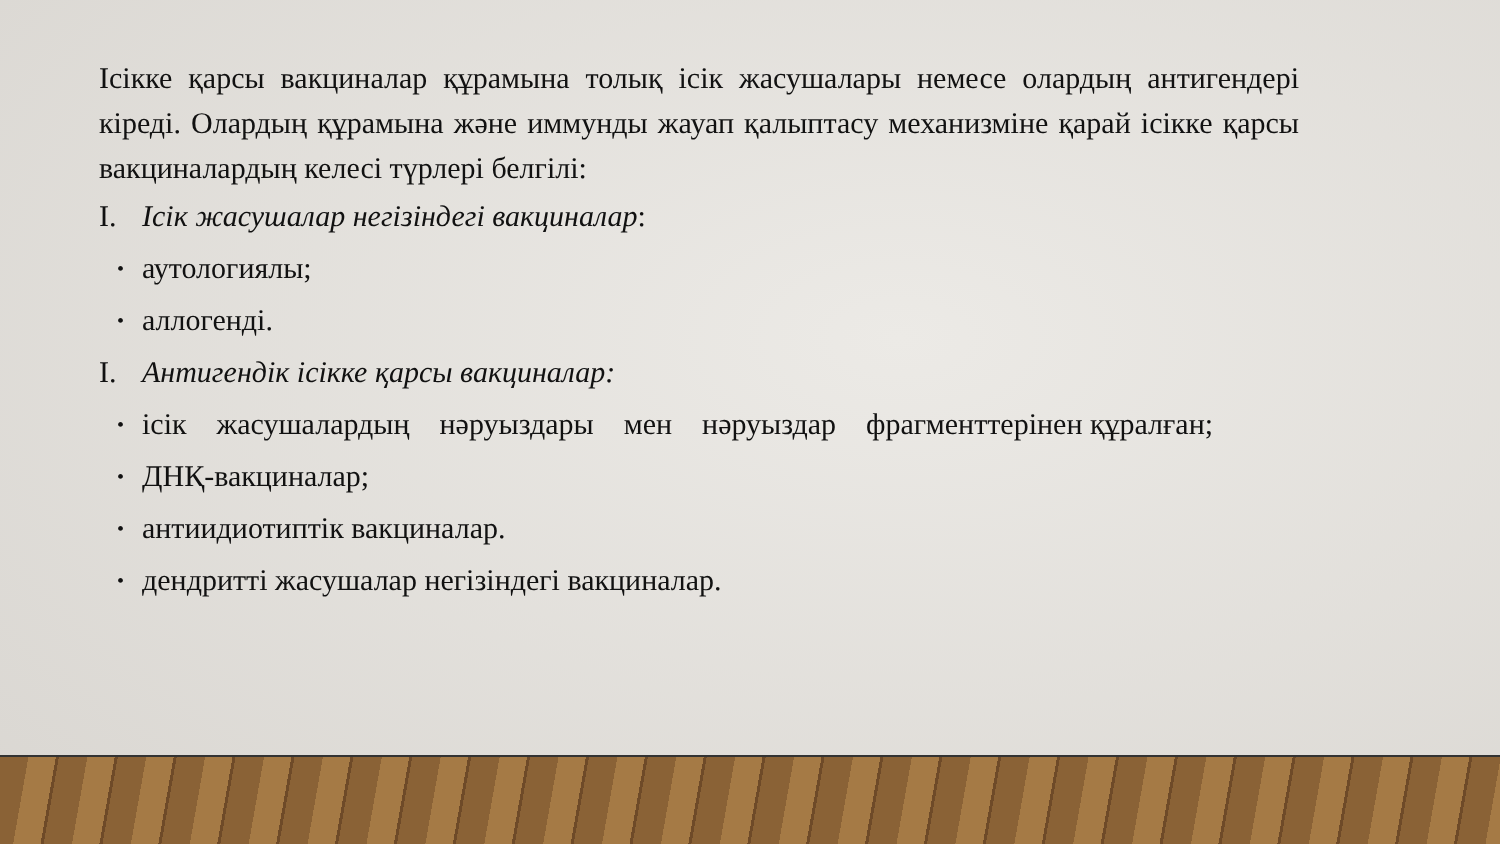Ісікке қарсы вакциналар құрамына толық ісік жасушалары немесе олардың антигендері кіреді. Олардың құрамына және иммунды жауап қалыптасу механизміне қарай ісікке қарсы вакциналардың келесі түрлері белгілі:
I. Ісік жасушалар негізіндегі вакциналар:
• аутологиялы;
• аллогенді.
I. Антигендік ісікке қарсы вакциналар:
• ісік жасушалардың нәруыздары мен нәруыздар фрагменттерінен құралған;
• ДНҚ-вакциналар;
• антиидиотиптік вакциналар.
• дендритті жасушалар негізіндегі вакциналар.